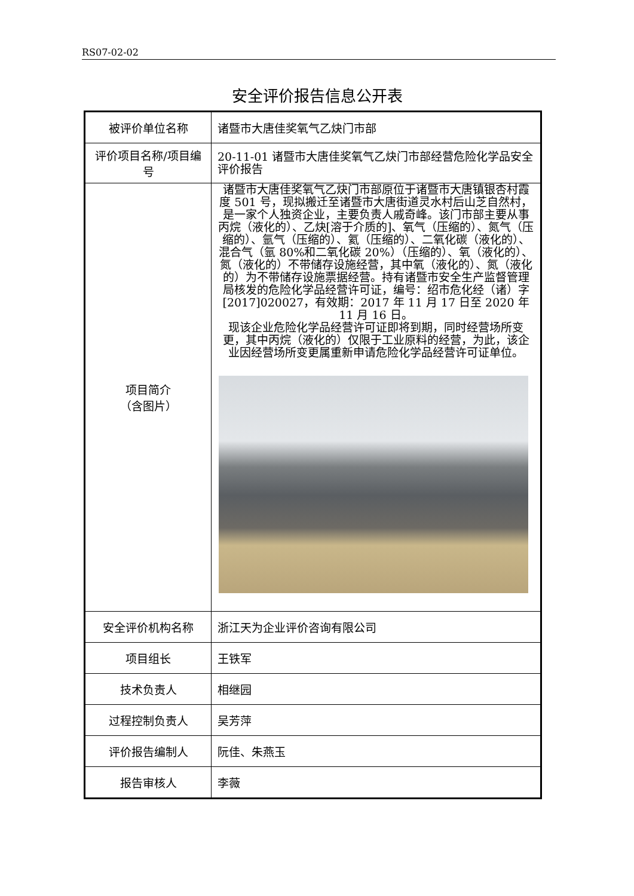RS07-02-02
安全评价报告信息公开表
| 被评价单位名称 | 诸暨市大唐佳奖氧气乙炔门市部 |
| 评价项目名称/项目编号 | 20-11-01 诸暨市大唐佳奖氧气乙炔门市部经营危险化学品安全评价报告 |
| 项目简介 （含图片） | 诸暨市大唐佳奖氧气乙炔门市部原位于诸暨市大唐镇银杏村霞度 501 号，现拟搬迁至诸暨市大唐街道灵水村后山芝自然村，是一家个人独资企业，主要负责人戚奇峰。该门市部主要从事丙烷（液化的）、乙炔[溶于介质的]、氧气（压缩的）、氮气（压缩的）、氩气（压缩的）、氦（压缩的）、二氧化碳（液化的）、混合气（氩 80%和二氧化碳 20%）（压缩的）、氧（液化的）、氮（液化的）不带储存设施经营，其中氧（液化的）、氮（液化的）为不带储存设施票据经营。持有诸暨市安全生产监督管理局核发的危险化学品经营许可证，编号：绍市危化经（诸）字[2017]020027，有效期：2017 年 11 月 17 日至 2020 年 11 月 16 日。 现该企业危险化学品经营许可证即将到期，同时经营场所变更，其中丙烷（液化的）仅限于工业原料的经营，为此，该企业因经营场所变更属重新申请危险化学品经营许可证单位。 |
| 安全评价机构名称 | 浙江天为企业评价咨询有限公司 |
| 项目组长 | 王铁军 |
| 技术负责人 | 相继园 |
| 过程控制负责人 | 吴芳萍 |
| 评价报告编制人 | 阮佳、朱燕玉 |
| 报告审核人 | 李薇 |